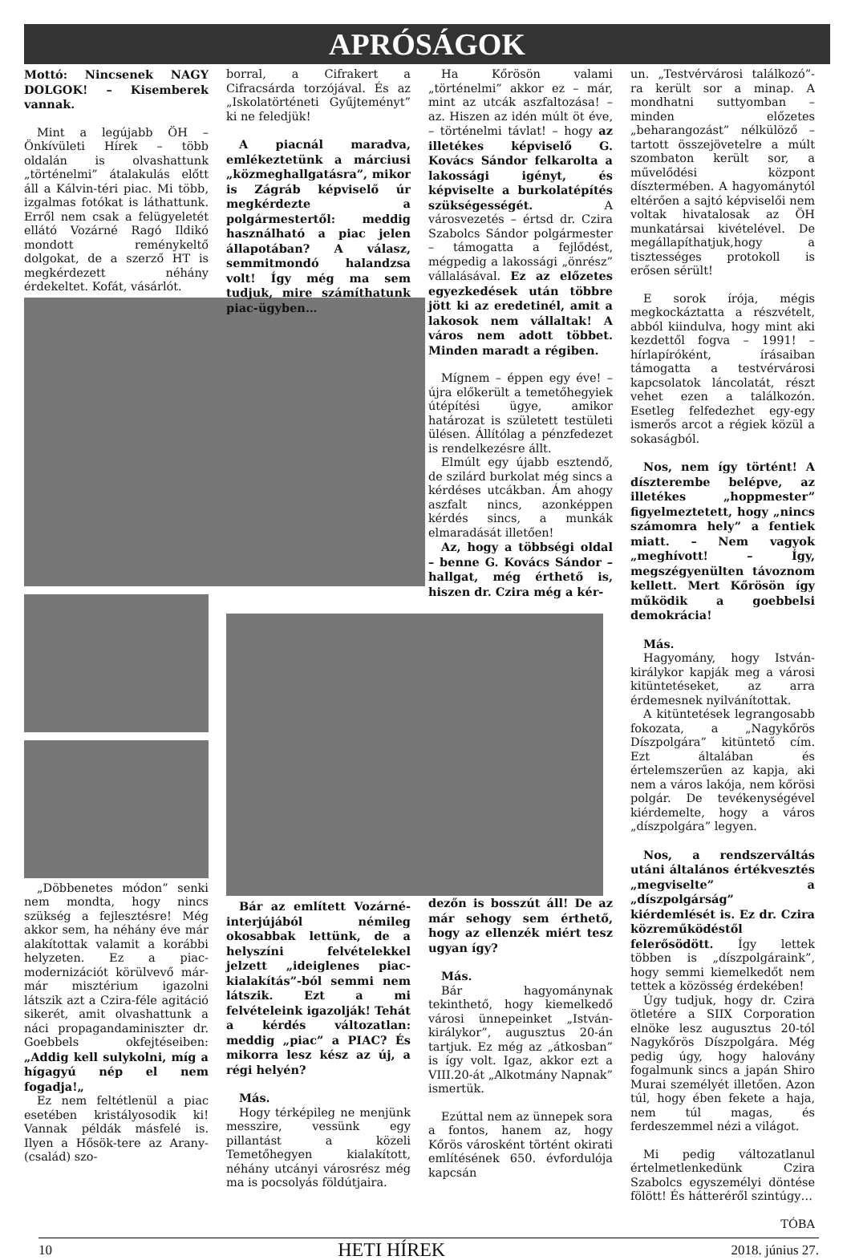APRÓSÁGOK
Mottó: Nincsenek NAGY DOLGOK! – Kisemberek vannak.
Mint a legújabb ÖH – Önkívületi Hírek – több oldalán is olvashattunk „történelmi” átalakulás előtt áll a Kálvin-téri piac. Mi több, izgalmas fotókat is láthattunk. Erről nem csak a felügyeletét ellátó Vozárné Ragó Ildikó mondott reménykeltő dolgokat, de a szerző HT is megkérdezett néhány érdekeltet. Kofát, vásárlót.
„Döbbenetes módon” senki nem mondta, hogy nincs szükség a fejlesztésre! Még akkor sem, ha néhány éve már alakítottak valamit a korábbi helyzeten. Ez a piac-modernizációt körülvevő már-már misztérium igazolni látszik azt a Czira-féle agitáció sikerét, amit olvashattunk a náci propagandaminiszter dr. Goebbels okfejtéseiben: „Addig kell sulykolni, míg a hígagyú nép el nem fogadja!„
Ez nem feltétlenül a piac esetében kristályosodik ki! Vannak példák másfelé is. Ilyen a Hősök-tere az Arany-(család) szo-
borral, a Cifrakert a Cifracsárda torzójával. És az „Iskolatörténeti Gyűjteményt” ki ne feledjük!
A piacnál maradva, emlékeztetünk a márciusi „közmeghallgatásra”, mikor is Zágráb képviselő úr megkérdezte a polgármestertől: meddig használható a piac jelen állapotában? A válasz, semmitmondó halandzsa volt! Így még ma sem tudjuk, mire számíthatunk piac-ügyben…
Bár az említett Vozárné-interjújából némileg okosabbak lettünk, de a helyszíni felvételekkel jelzett „ideiglenes piac-kialakítás”-ból semmi nem látszik. Ezt a mi felvételeink igazolják! Tehát a kérdés változatlan: meddig „piac” a PIAC? És mikorra lesz kész az új, a régi helyén?
Más.
Hogy térképileg ne menjünk messzire, vessünk egy pillantást a közeli Temetőhegyen kialakított, néhány utcányi városrész még ma is pocsolyás földútjaira.
Ha Kőrösön valami „történelmi” akkor ez – már, mint az utcák aszfaltozása! – az. Hiszen az idén múlt öt éve, – történelmi távlat! – hogy az illetékes képviselő G. Kovács Sándor felkarolta a lakossági igényt, és képviselte a burkolatépítés szükségességét. A városvezetés – értsd dr. Czira Szabolcs Sándor polgármester – támogatta a fejlődést, mégpedig a lakossági „önrész” vállalásával. Ez az előzetes egyezkedések után többre jött ki az eredetinél, amit a lakosok nem vállaltak! A város nem adott többet. Minden maradt a régiben.
Mígnem – éppen egy éve! – újra előkerült a temetőhegyiek útépítési ügye, amikor határozat is született testületi ülésen. Állítólag a pénzfedezet is rendelkezésre állt.
Elmúlt egy újabb esztendő, de szilárd burkolat még sincs a kérdéses utcákban. Ám ahogy aszfalt nincs, azonképpen kérdés sincs, a munkák elmaradását illetően!
Az, hogy a többségi oldal – benne G. Kovács Sándor – hallgat, még érthető is, hiszen dr. Czira még a kér-
dezőn is bosszút áll! De az már sehogy sem érthető, hogy az ellenzék miért tesz ugyan így?
Más.
Bár hagyománynak tekinthető, hogy kiemelkedő városi ünnepeinket „István-királykor”, augusztus 20-án tartjuk. Ez még az „átkosban” is így volt. Igaz, akkor ezt a VIII.20-át „Alkotmány Napnak” ismertük.
Ezúttal nem az ünnepek sora a fontos, hanem az, hogy Kőrös városként történt okirati említésének 650. évfordulója kapcsán
un. „Testvérvárosi találkozó”-ra került sor a minap. A mondhatni suttyomban – minden előzetes „beharangozást” nélkülöző – tartott összejövetelre a múlt szombaton került sor, a művelődési központ dísztermében. A hagyománytól eltérően a sajtó képviselői nem voltak hivatalosak az ÖH munkatársai kivételével. De megállapíthatjuk,hogy a tisztességes protokoll is erősen sérült!
E sorok írója, mégis megkockáztatta a részvételt, abból kiindulva, hogy mint aki kezdettől fogva – 1991! – hírlapíróként, írásaiban támogatta a testvérvárosi kapcsolatok láncolatát, részt vehet ezen a találkozón. Esetleg felfedezhet egy-egy ismerős arcot a régiek közül a sokaságból.
Nos, nem így történt! A díszterembe belépve, az illetékes „hoppmester” figyelmeztetett, hogy „nincs számomra hely” a fentiek miatt. – Nem vagyok „meghívott! – Így, megszégyenülten távoznom kellett. Mert Kőrösön így működik a goebbelsi demokrácia!
Más.
Hagyomány, hogy István-királykor kapják meg a városi kitüntetéseket, az arra érdemesnek nyilvánítottak.
A kitüntetések legrangosabb fokozata, a „Nagykőrös Díszpolgára” kitüntető cím. Ezt általában és értelemszerűen az kapja, aki nem a város lakója, nem kőrösi polgár. De tevékenységével kiérdemelte, hogy a város „díszpolgára” legyen.
Nos, a rendszerváltás utáni általános értékvesztés „megviselte” a „díszpolgárság” kiérdemlését is. Ez dr. Czira közreműködéstől felerősödött. Így lettek többen is „díszpolgáraink”, hogy semmi kiemelkedőt nem tettek a közösség érdekében!
Úgy tudjuk, hogy dr. Czira ötletére a SIIX Corporation elnöke lesz augusztus 20-tól Nagykőrös Díszpolgára. Még pedig úgy, hogy halovány fogalmunk sincs a japán Shiro Murai személyét illetően. Azon túl, hogy ében fekete a haja, nem túl magas, és ferdeszemmel nézi a világot.
Mi pedig változatlanul értelmetlenkedünk Czira Szabolcs egyszemélyi döntése fölött! És hátteréről szintúgy…
TÓBA
10 HETI HÍREK 2018. június 27.